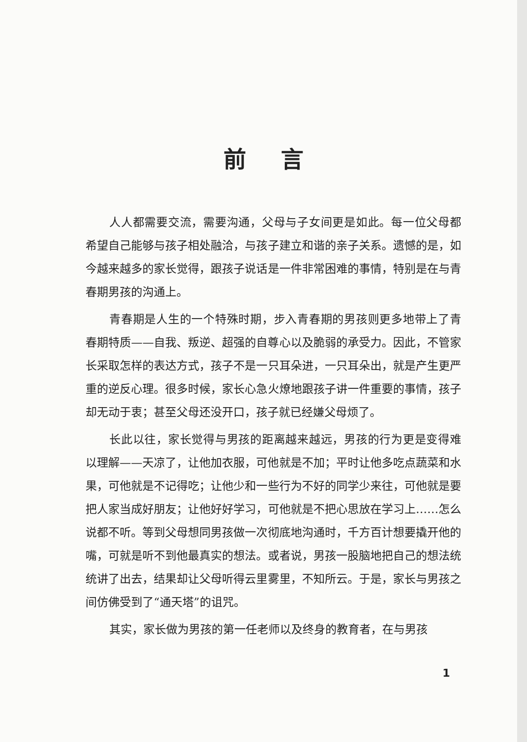前言
人人都需要交流，需要沟通，父母与子女间更是如此。每一位父母都希望自己能够与孩子相处融洽，与孩子建立和谐的亲子关系。遗憾的是，如今越来越多的家长觉得，跟孩子说话是一件非常困难的事情，特别是在与青春期男孩的沟通上。
青春期是人生的一个特殊时期，步入青春期的男孩则更多地带上了青春期特质——自我、叛逆、超强的自尊心以及脆弱的承受力。因此，不管家长采取怎样的表达方式，孩子不是一只耳朵进，一只耳朵出，就是产生更严重的逆反心理。很多时候，家长心急火燎地跟孩子讲一件重要的事情，孩子却无动于衷；甚至父母还没开口，孩子就已经嫌父母烦了。
长此以往，家长觉得与男孩的距离越来越远，男孩的行为更是变得难以理解——天凉了，让他加衣服，可他就是不加；平时让他多吃点蔬菜和水果，可他就是不记得吃；让他少和一些行为不好的同学少来往，可他就是要把人家当成好朋友；让他好好学习，可他就是不把心思放在学习上……怎么说都不听。等到父母想同男孩做一次彻底地沟通时，千方百计想要撬开他的嘴，可就是听不到他最真实的想法。或者说，男孩一股脑地把自己的想法统统讲了出去，结果却让父母听得云里雾里，不知所云。于是，家长与男孩之间仿佛受到了“通天塔”的诅咒。
其实，家长做为男孩的第一任老师以及终身的教育者，在与男孩
1